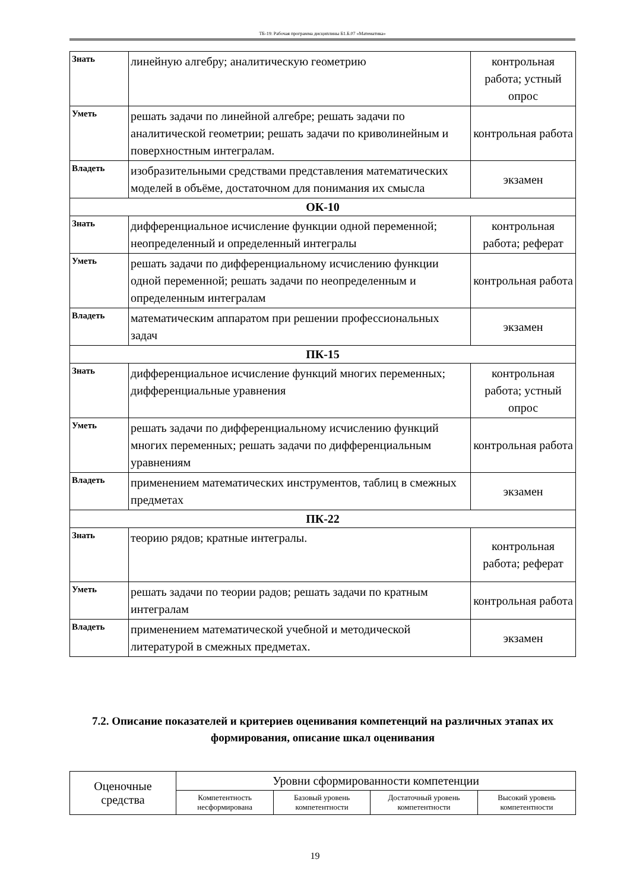ТБ-19: Рабочая программа дисциплины Б1.Б.07 «Математика»
| Знать | линейную алгебру; аналитическую геометрию | контрольная работа; устный опрос |
| Уметь | решать задачи по линейной алгебре; решать задачи по аналитической геометрии; решать задачи по криволинейным и поверхностным интегралам. | контрольная работа |
| Владеть | изобразительными средствами представления математических моделей в объёме, достаточном для понимания их смысла | экзамен |
| ОК-10 | | |
| Знать | дифференциальное исчисление функции одной переменной; неопределенный и определенный интегралы | контрольная работа; реферат |
| Уметь | решать задачи по дифференциальному исчислению функции одной переменной; решать задачи по неопределенным и определенным интегралам | контрольная работа |
| Владеть | математическим аппаратом при решении профессиональных задач | экзамен |
| ПК-15 | | |
| Знать | дифференциальное исчисление функций многих переменных; дифференциальные уравнения | контрольная работа; устный опрос |
| Уметь | решать задачи по дифференциальному исчислению функций многих переменных; решать задачи по дифференциальным уравнениям | контрольная работа |
| Владеть | применением математических инструментов, таблиц в смежных предметах | экзамен |
| ПК-22 | | |
| Знать | теорию рядов; кратные интегралы. | контрольная работа; реферат |
| Уметь | решать задачи по теории радов; решать задачи по кратным интегралам | контрольная работа |
| Владеть | применением математической учебной и методической литературой в смежных предметах. | экзамен |
7.2. Описание показателей и критериев оценивания компетенций на различных этапах их формирования, описание шкал оценивания
| Оценочные средства | Уровни сформированности компетенции | | | |
| | Компетентность несформирована | Базовый уровень компетентности | Достаточный уровень компетентности | Высокий уровень компетентности |
19